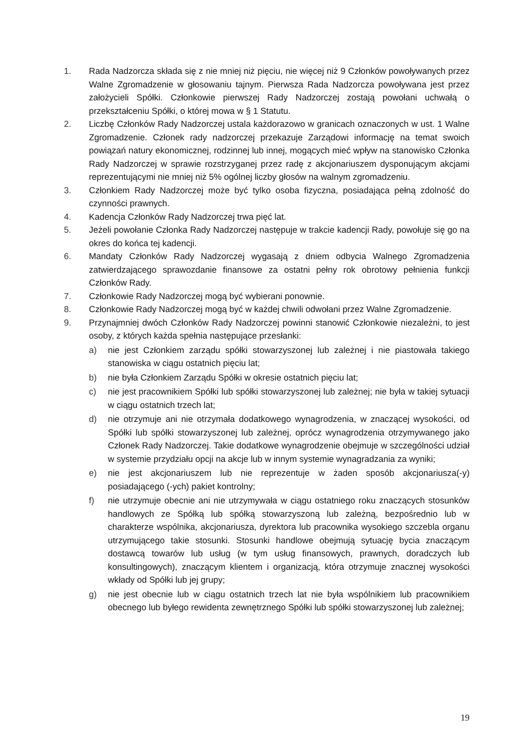1. Rada Nadzorcza składa się z nie mniej niż pięciu, nie więcej niż 9 Członków powoływanych przez Walne Zgromadzenie w głosowaniu tajnym. Pierwsza Rada Nadzorcza powoływana jest przez założycieli Spółki. Członkowie pierwszej Rady Nadzorczej zostają powołani uchwałą o przekształceniu Spółki, o której mowa w § 1 Statutu.
2. Liczbę Członków Rady Nadzorczej ustala każdorazowo w granicach oznaczonych w ust. 1 Walne Zgromadzenie. Członek rady nadzorczej przekazuje Zarządowi informację na temat swoich powiązań natury ekonomicznej, rodzinnej lub innej, mogących mieć wpływ na stanowisko Członka Rady Nadzorczej w sprawie rozstrzyganej przez radę z akcjonariuszem dysponującym akcjami reprezentującymi nie mniej niż 5% ogólnej liczby głosów na walnym zgromadzeniu.
3. Członkiem Rady Nadzorczej może być tylko osoba fizyczna, posiadająca pełną zdolność do czynności prawnych.
4. Kadencja Członków Rady Nadzorczej trwa pięć lat.
5. Jeżeli powołanie Członka Rady Nadzorczej następuje w trakcie kadencji Rady, powołuje się go na okres do końca tej kadencji.
6. Mandaty Członków Rady Nadzorczej wygasają z dniem odbycia Walnego Zgromadzenia zatwierdzającego sprawozdanie finansowe za ostatni pełny rok obrotowy pełnienia funkcji Członków Rady.
7. Członkowie Rady Nadzorczej mogą być wybierani ponownie.
8. Członkowie Rady Nadzorczej mogą być w każdej chwili odwołani przez Walne Zgromadzenie.
9. Przynajmniej dwóch Członków Rady Nadzorczej powinni stanowić Członkowie niezależni, to jest osoby, z których każda spełnia następujące przesłanki:
a) nie jest Członkiem zarządu spółki stowarzyszonej lub zależnej i nie piastowała takiego stanowiska w ciągu ostatnich pięciu lat;
b) nie była Członkiem Zarządu Spółki w okresie ostatnich pięciu lat;
c) nie jest pracownikiem Spółki lub spółki stowarzyszonej lub zależnej; nie była w takiej sytuacji w ciągu ostatnich trzech lat;
d) nie otrzymuje ani nie otrzymała dodatkowego wynagrodzenia, w znaczącej wysokości, od Spółki lub spółki stowarzyszonej lub zależnej, oprócz wynagrodzenia otrzymywanego jako Członek Rady Nadzorczej. Takie dodatkowe wynagrodzenie obejmuje w szczególności udział w systemie przydziału opcji na akcje lub w innym systemie wynagradzania za wyniki;
e) nie jest akcjonariuszem lub nie reprezentuje w żaden sposób akcjonariusza(-y) posiadającego (-ych) pakiet kontrolny;
f) nie utrzymuje obecnie ani nie utrzymywała w ciągu ostatniego roku znaczących stosunków handlowych ze Spółką lub spółką stowarzyszoną lub zależną, bezpośrednio lub w charakterze wspólnika, akcjonariusza, dyrektora lub pracownika wysokiego szczebla organu utrzymującego takie stosunki. Stosunki handlowe obejmują sytuację bycia znaczącym dostawcą towarów lub usług (w tym usług finansowych, prawnych, doradczych lub konsultingowych), znaczącym klientem i organizacją, która otrzymuje znacznej wysokości wkłady od Spółki lub jej grupy;
g) nie jest obecnie lub w ciągu ostatnich trzech lat nie była wspólnikiem lub pracownikiem obecnego lub byłego rewidenta zewnętrznego Spółki lub spółki stowarzyszonej lub zależnej;
19